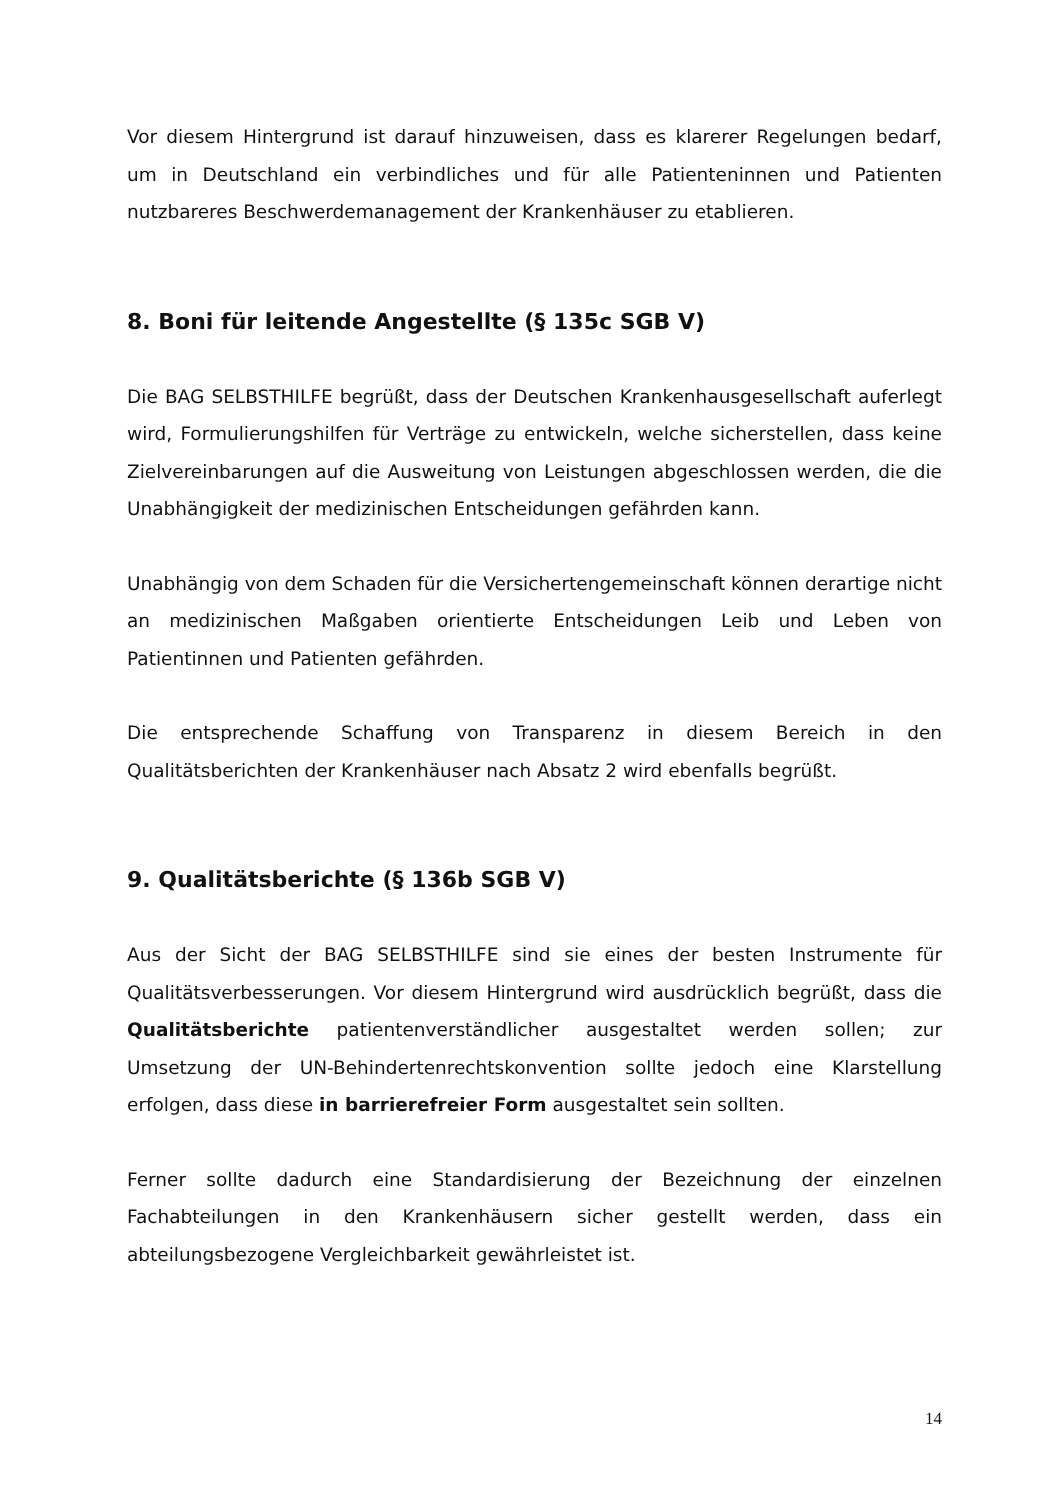Vor diesem Hintergrund ist darauf hinzuweisen, dass es klarerer Regelungen bedarf, um in Deutschland ein verbindliches und für alle Patienteninnen und Patienten nutzbareres Beschwerdemanagement der Krankenhäuser zu etablieren.
8. Boni für leitende Angestellte (§ 135c SGB V)
Die BAG SELBSTHILFE begrüßt, dass der Deutschen Krankenhausgesellschaft auferlegt wird, Formulierungshilfen für Verträge zu entwickeln, welche sicherstellen, dass keine Zielvereinbarungen auf die Ausweitung von Leistungen abgeschlossen werden, die die Unabhängigkeit der medizinischen Entscheidungen gefährden kann.
Unabhängig von dem Schaden für die Versichertengemeinschaft können derartige nicht an medizinischen Maßgaben orientierte Entscheidungen Leib und Leben von Patientinnen und Patienten gefährden.
Die entsprechende Schaffung von Transparenz in diesem Bereich in den Qualitätsberichten der Krankenhäuser nach Absatz 2 wird ebenfalls begrüßt.
9. Qualitätsberichte (§ 136b SGB V)
Aus der Sicht der BAG SELBSTHILFE sind sie eines der besten Instrumente für Qualitätsverbesserungen. Vor diesem Hintergrund wird ausdrücklich begrüßt, dass die Qualitätsberichte patientenverständlicher ausgestaltet werden sollen; zur Umsetzung der UN-Behindertenrechtskonvention sollte jedoch eine Klarstellung erfolgen, dass diese in barrierefreier Form ausgestaltet sein sollten.
Ferner sollte dadurch eine Standardisierung der Bezeichnung der einzelnen Fachabteilungen in den Krankenhäusern sicher gestellt werden, dass ein abteilungsbezogene Vergleichbarkeit gewährleistet ist.
14